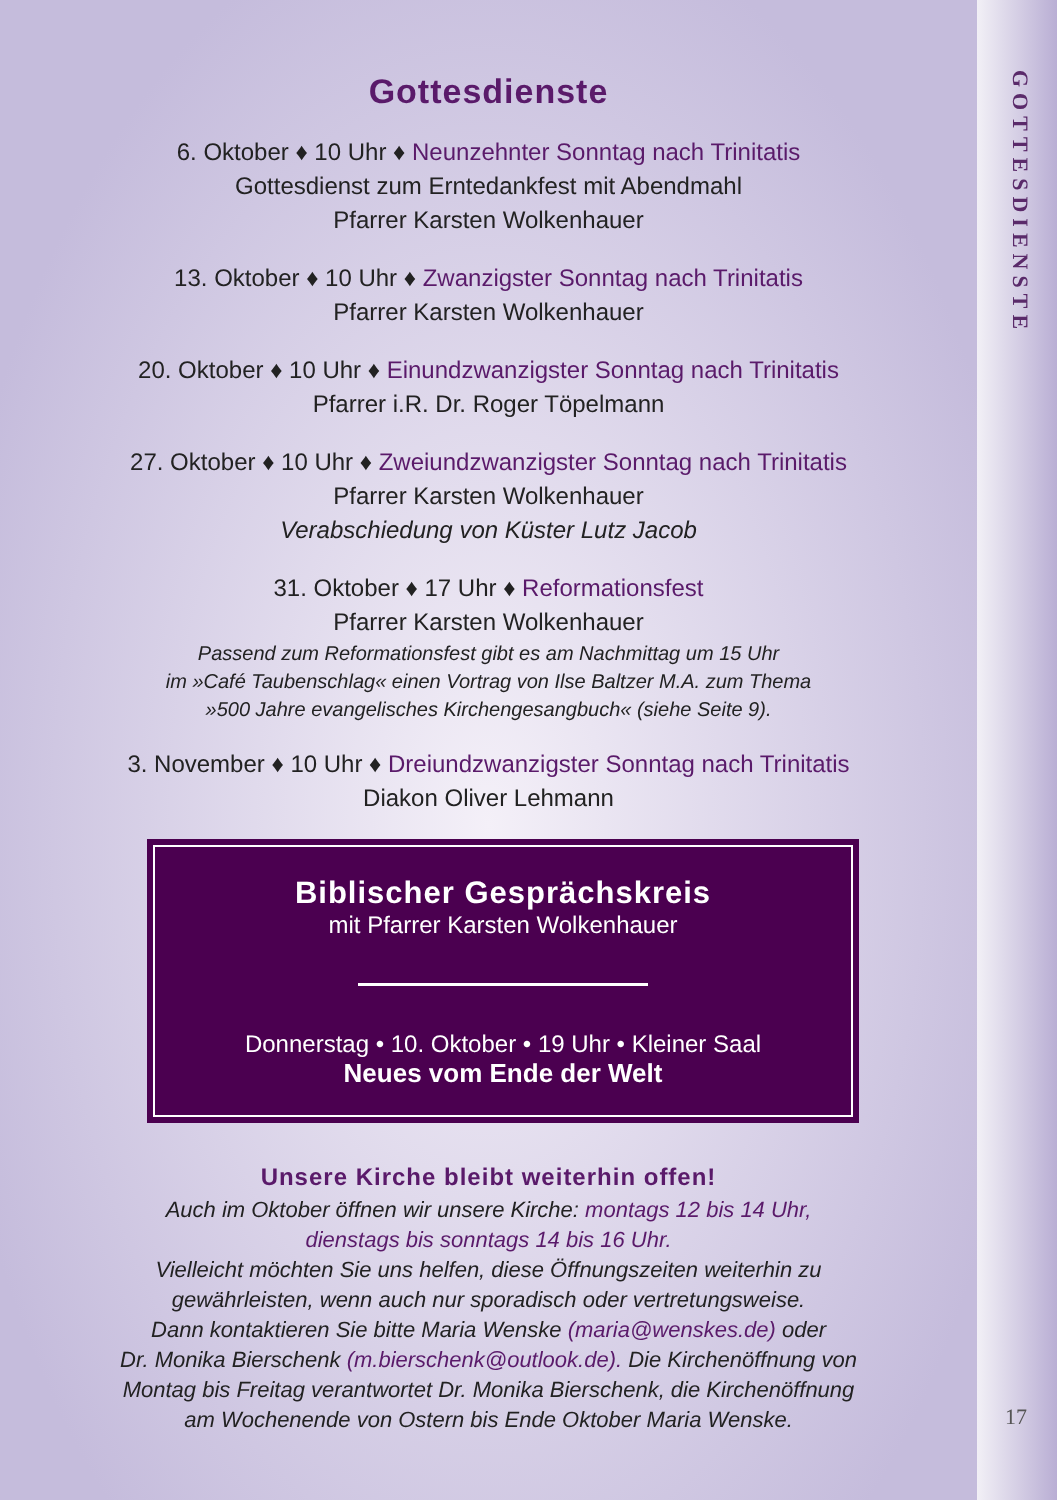Gottesdienste
6. Oktober ♦ 10 Uhr ♦ Neunzehnter Sonntag nach Trinitatis
Gottesdienst zum Erntedankfest mit Abendmahl
Pfarrer Karsten Wolkenhauer
13. Oktober ♦ 10 Uhr ♦ Zwanzigster Sonntag nach Trinitatis
Pfarrer Karsten Wolkenhauer
20. Oktober ♦ 10 Uhr ♦ Einundzwanzigster Sonntag nach Trinitatis
Pfarrer i.R. Dr. Roger Töpelmann
27. Oktober ♦ 10 Uhr ♦ Zweiundzwanzigster Sonntag nach Trinitatis
Pfarrer Karsten Wolkenhauer
Verabschiedung von Küster Lutz Jacob
31. Oktober ♦ 17 Uhr ♦ Reformationsfest
Pfarrer Karsten Wolkenhauer
Passend zum Reformationsfest gibt es am Nachmittag um 15 Uhr
im »Café Taubenschlag« einen Vortrag von Ilse Baltzer M.A. zum Thema
»500 Jahre evangelisches Kirchengesangbuch« (siehe Seite 9).
3. November ♦ 10 Uhr ♦ Dreiundzwanzigster Sonntag nach Trinitatis
Diakon Oliver Lehmann
Biblischer Gesprächskreis
mit Pfarrer Karsten Wolkenhauer
Donnerstag • 10. Oktober • 19 Uhr • Kleiner Saal
Neues vom Ende der Welt
Unsere Kirche bleibt weiterhin offen!
Auch im Oktober öffnen wir unsere Kirche: montags 12 bis 14 Uhr,
dienstags bis sonntags 14 bis 16 Uhr.
Vielleicht möchten Sie uns helfen, diese Öffnungszeiten weiterhin zu
gewährleisten, wenn auch nur sporadisch oder vertretungsweise.
Dann kontaktieren Sie bitte Maria Wenske (maria@wenskes.de) oder
Dr. Monika Bierschenk (m.bierschenk@outlook.de). Die Kirchenöffnung von
Montag bis Freitag verantwortet Dr. Monika Bierschenk, die Kirchenöffnung
am Wochenende von Ostern bis Ende Oktober Maria Wenske.
GOTTESDIENSTE
17